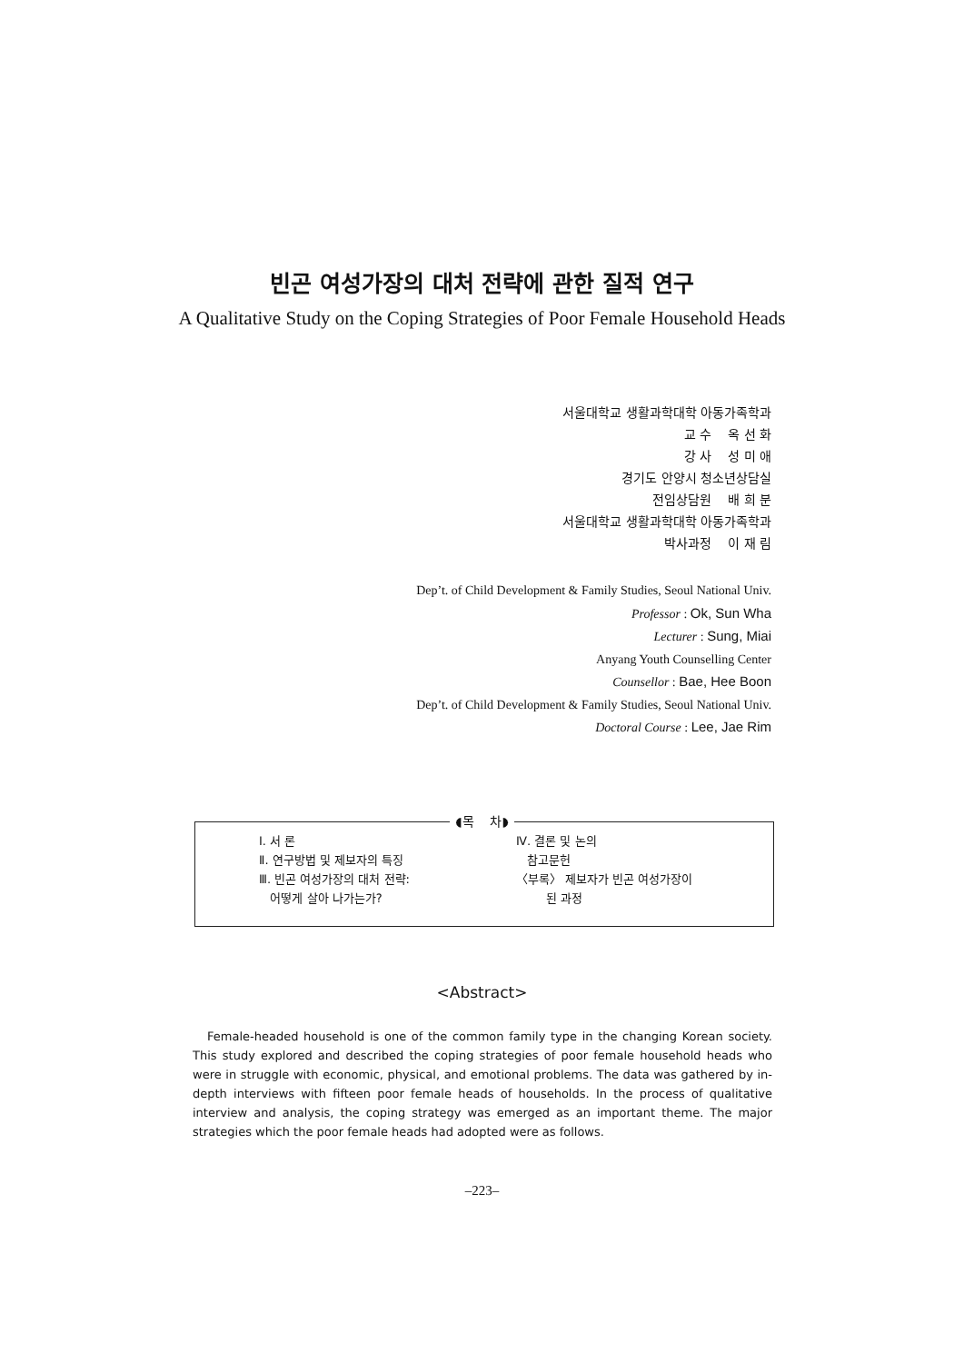빈곤 여성가장의 대처 전략에 관한 질적 연구
A Qualitative Study on the Coping Strategies of Poor Female Household Heads
서울대학교 생활과학대학 아동가족학과
교 수 옥 선 화
강 사 성 미 애
경기도 안양시 청소년상담실
전임상담원 배 희 분
서울대학교 생활과학대학 아동가족학과
박사과정 이 재 림
Dep’t. of Child Development & Family Studies, Seoul National Univ.
Professor : Ok, Sun Wha
Lecturer : Sung, Miai
Anyang Youth Counselling Center
Counsellor : Bae, Hee Boon
Dep’t. of Child Development & Family Studies, Seoul National Univ.
Doctoral Course : Lee, Jae Rim
Ⅰ. 서 론
Ⅱ. 연구방법 및 제보자의 특징
Ⅲ. 빈곤 여성가장의 대처 전략:
어떻게 살아 나가는가?
Ⅳ. 결론 및 논의
참고문헌
〈부록〉 제보자가 빈곤 여성가장이
된 과정
◖목 차◗
<Abstract>
Female-headed household is one of the common family type in the changing Korean society. This study explored and described the coping strategies of poor female household heads who were in struggle with economic, physical, and emotional problems. The data was gathered by in-depth interviews with fifteen poor female heads of households. In the process of qualitative interview and analysis, the coping strategy was emerged as an important theme. The major strategies which the poor female heads had adopted were as follows.
–223–